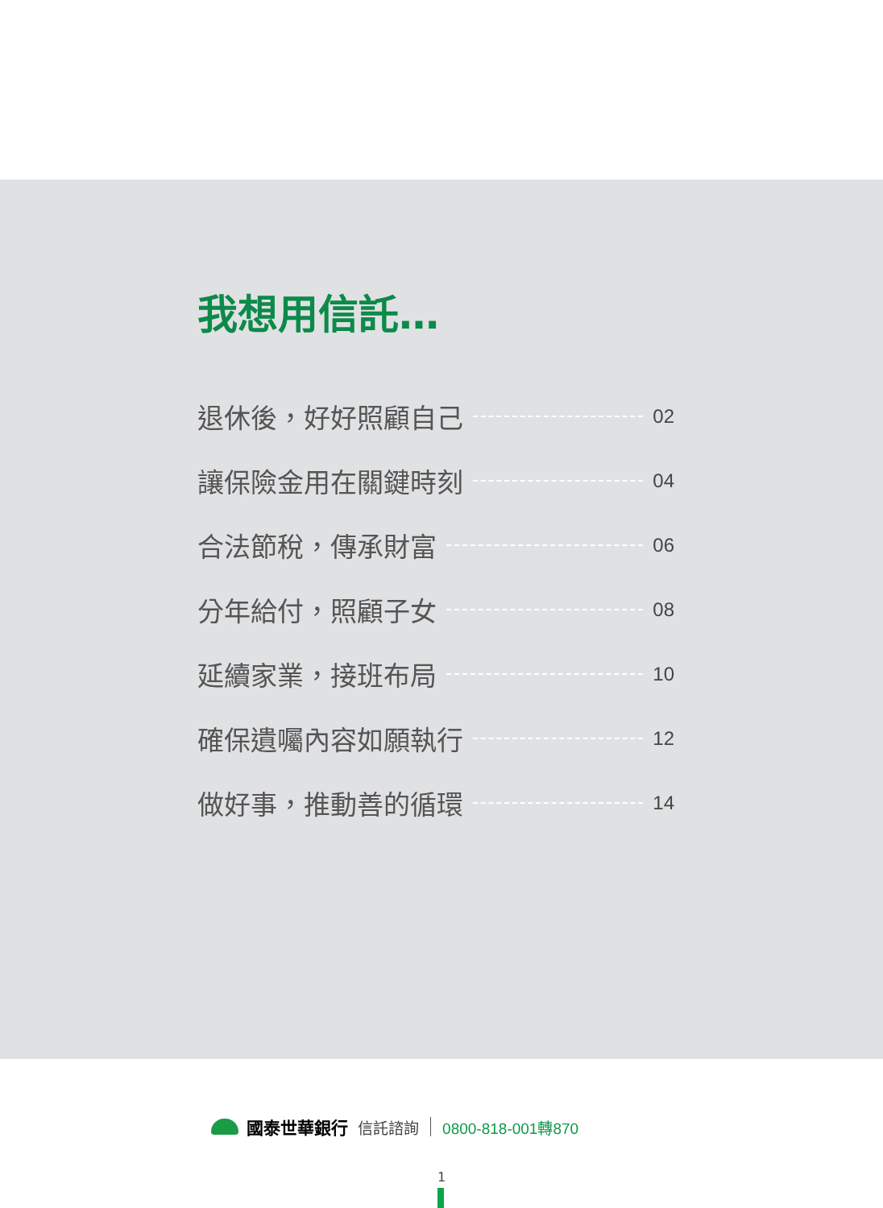我想用信託…
退休後，好好照顧自己 02
讓保險金用在關鍵時刻 04
合法節稅，傳承財富 06
分年給付，照顧子女 08
延續家業，接班布局 10
確保遺囑內容如願執行 12
做好事，推動善的循環 14
國泰世華銀行 信託諮詢 0800-818-001轉870
1